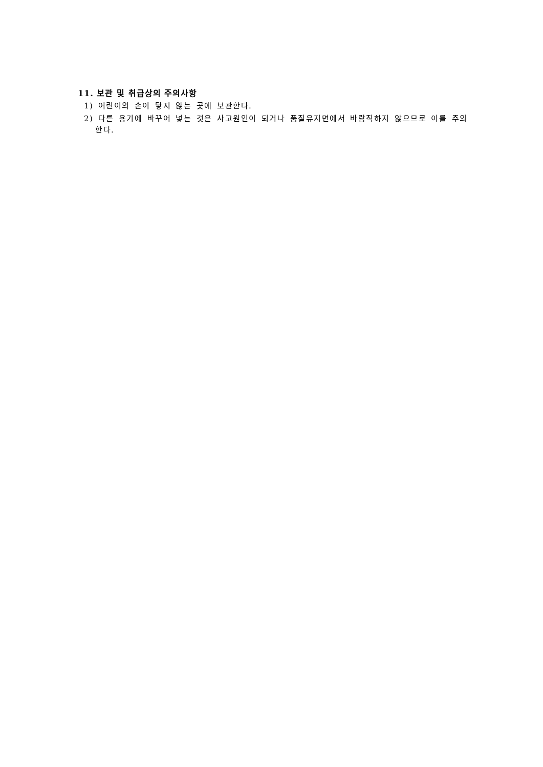11. 보관 및 취급상의 주의사항
1) 어린이의 손이 닿지 않는 곳에 보관한다.
2) 다른 용기에 바꾸어 넣는 것은 사고원인이 되거나 품질유지면에서 바람직하지 않으므로 이를 주의한다.